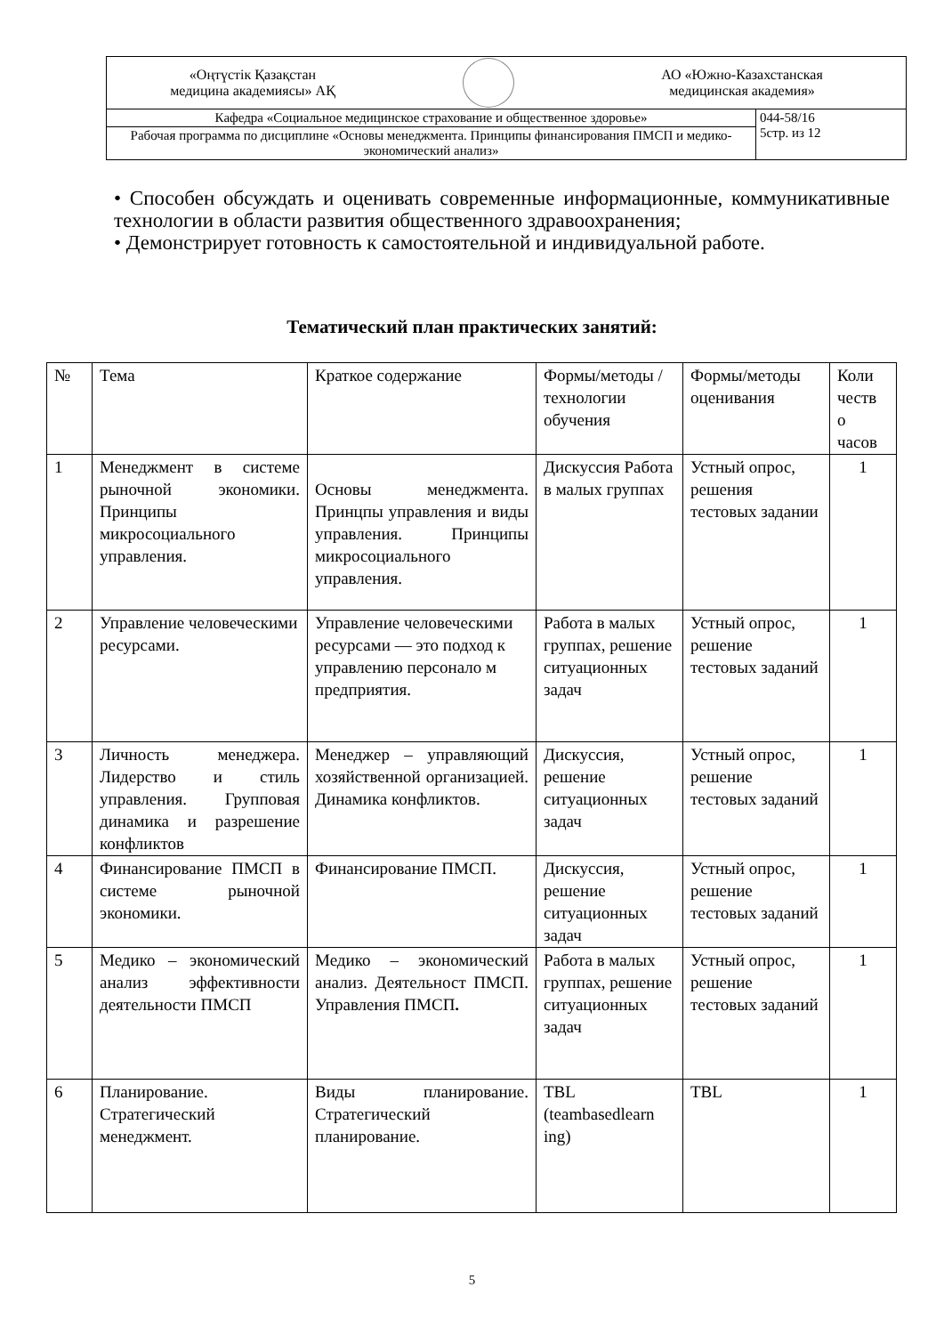| «Оңтүстік Қазақстан медицина академиясы» АҚ АО «Южно-Казахстанская медицинская академия» | |
| Кафедра «Социальное медицинское страхование и общественное здоровье» | 044-58/16 5стр. из 12 |
| Рабочая программа по дисциплине «Основы менеджмента. Принципы финансирования ПМСП и медико-экономический анализ» | |
• Способен обсуждать и оценивать современные информационные, коммуникативные технологии в области развития общественного здравоохранения;
• Демонстрирует готовность к самостоятельной и индивидуальной работе.
Тематический план практических занятий:
| № | Тема | Краткое содержание | Формы/методы /технологии обучения | Формы/методы оценивания | Коли честв о часов |
| 1 | Менеджмент в системе рыночной экономики. Принципы микросоциального управления. | Основы менеджмента. Принцпы управления и виды управления. Принципы микросоциального управления. | Дискуссия Работа в малых группах | Устный опрос, решения тестовых задании | 1 |
| 2 | Управление человеческими ресурсами. | Управление человеческими ресурсами — это подход к управлению персонало м предприятия. | Работа в малых группах, решение ситуационных задач | Устный опрос, решение тестовых заданий | 1 |
| 3 | Личность менеджера. Лидерство и стиль управления. Групповая динамика и разрешение конфликтов | Менеджер – управляющий хозяйственной организацией. Динамика конфликтов. | Дискуссия, решение ситуационных задач | Устный опрос, решение тестовых заданий | 1 |
| 4 | Финансирование ПМСП в системе рыночной экономики. | Финансирование ПМСП. | Дискуссия, решение ситуационных задач | Устный опрос, решение тестовых заданий | 1 |
| 5 | Медико – экономический анализ эффективности деятельности ПМСП | Медико – экономический анализ. Деятельност ПМСП. Управления ПМСП . | Работа в малых группах, решение ситуационных задач | Устный опрос, решение тестовых заданий | 1 |
| 6 | Планирование. Стратегический менеджмент. | Виды планирование. Стратегический планирование. | TBL (teambasedlearn ing) | TBL | 1 |
5